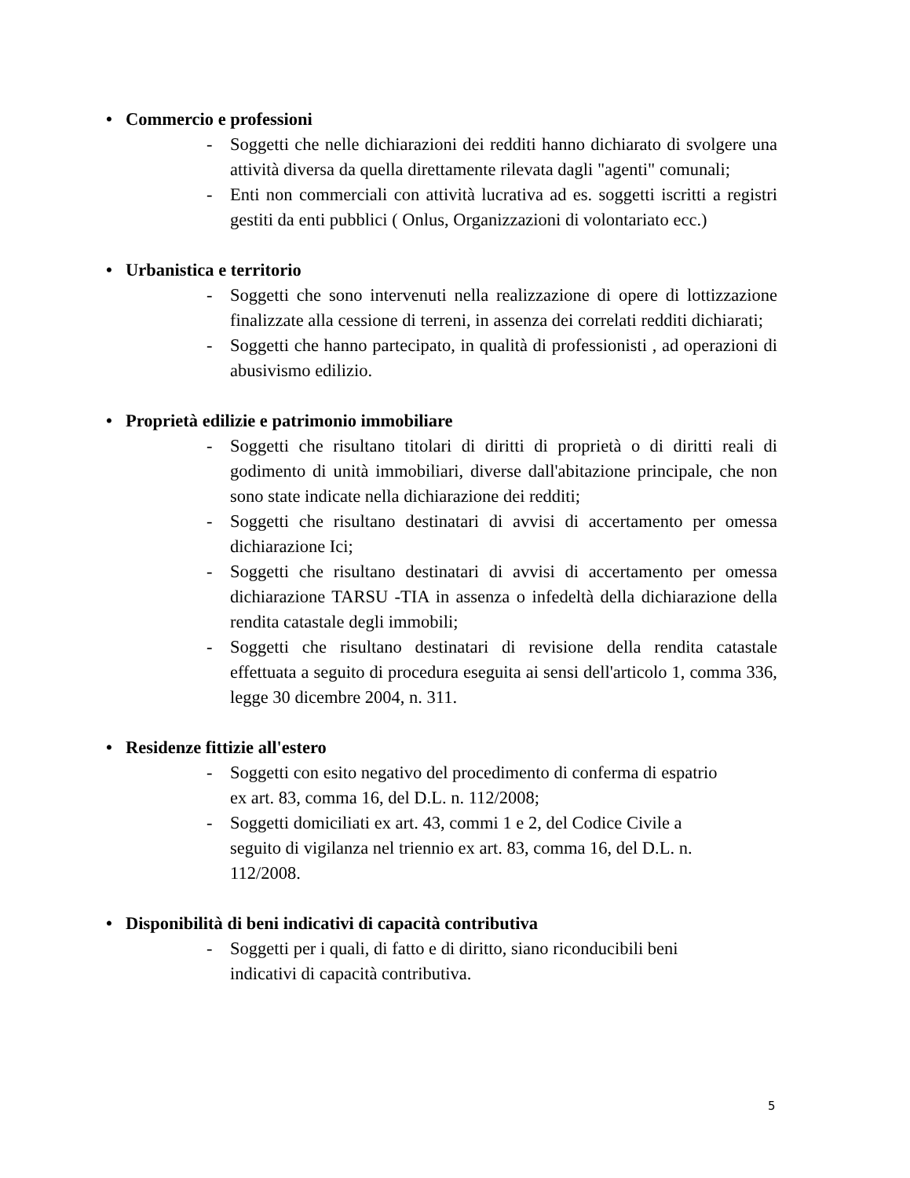• Commercio e professioni
- Soggetti che nelle dichiarazioni dei redditi hanno dichiarato di svolgere una attività diversa da quella direttamente rilevata dagli "agenti" comunali;
- Enti non commerciali con attività lucrativa ad es. soggetti iscritti a registri gestiti da enti pubblici ( Onlus, Organizzazioni di volontariato ecc.)
• Urbanistica e territorio
- Soggetti che sono intervenuti nella realizzazione di opere di lottizzazione finalizzate alla cessione di terreni, in assenza dei correlati redditi dichiarati;
- Soggetti che hanno partecipato, in qualità di professionisti , ad operazioni di abusivismo edilizio.
• Proprietà edilizie e patrimonio immobiliare
- Soggetti che risultano titolari di diritti di proprietà o di diritti reali di godimento di unità immobiliari, diverse dall'abitazione principale, che non sono state indicate nella dichiarazione dei redditi;
- Soggetti che risultano destinatari di avvisi di accertamento per omessa dichiarazione Ici;
- Soggetti che risultano destinatari di avvisi di accertamento per omessa dichiarazione TARSU -TIA in assenza o infedeltà della dichiarazione della rendita catastale degli immobili;
- Soggetti che risultano destinatari di revisione della rendita catastale effettuata a seguito di procedura eseguita ai sensi dell'articolo 1, comma 336, legge 30 dicembre 2004, n. 311.
• Residenze fittizie all'estero
- Soggetti con esito negativo del procedimento di conferma di espatrio
ex art. 83, comma 16, del D.L. n. 112/2008;
- Soggetti domiciliati ex art. 43, commi 1 e 2, del Codice Civile a
seguito di vigilanza nel triennio ex art. 83, comma 16, del D.L. n.
112/2008.
• Disponibilità di beni indicativi di capacità contributiva
- Soggetti per i quali, di fatto e di diritto, siano riconducibili beni
indicativi di capacità contributiva.
5